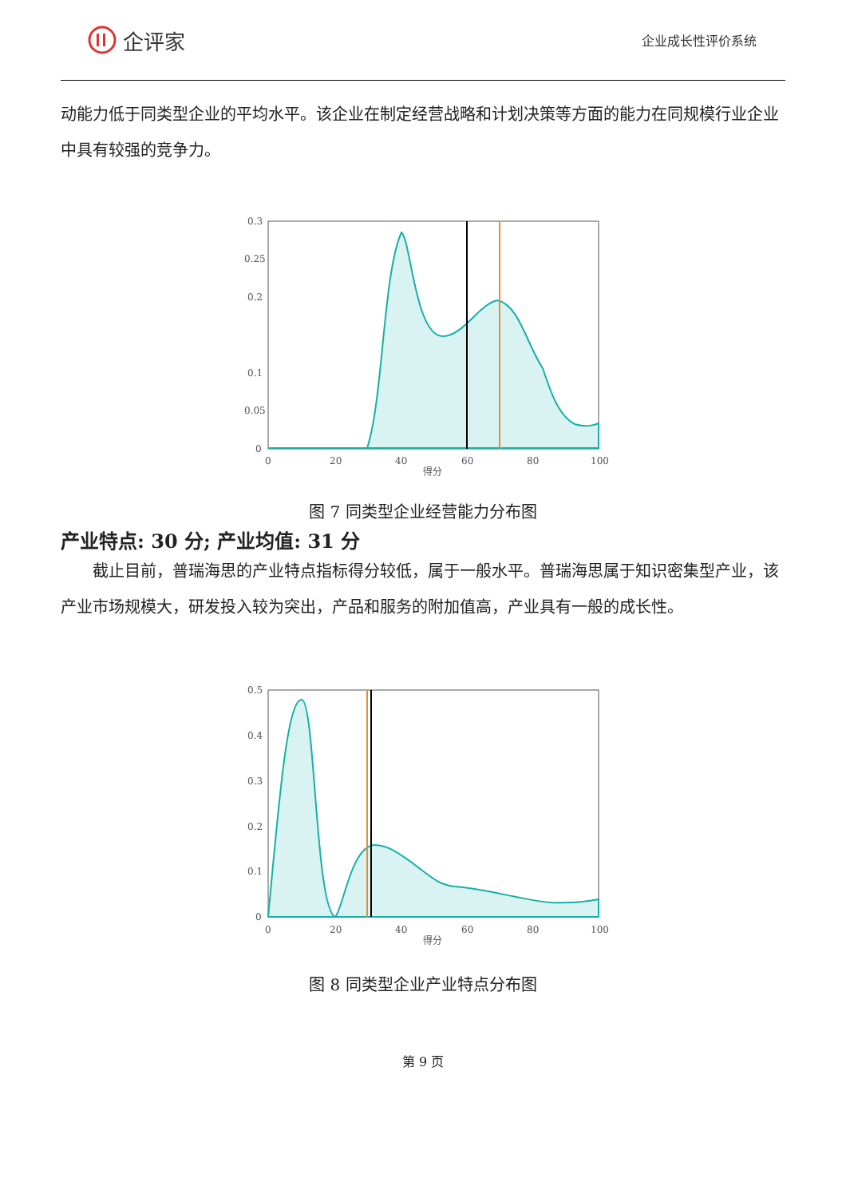企评家
企业成长性评价系统
动能力低于同类型企业的平均水平。该企业在制定经营战略和计划决策等方面的能力在同规模行业企业中具有较强的竞争力。
0.3
0.25
0.2
0.1
0.05
0
0
20
40
60
80
100
得分
图 7 同类型企业经营能力分布图
产业特点: 30 分; 产业均值: 31 分
截止目前，普瑞海思的产业特点指标得分较低，属于一般水平。普瑞海思属于知识密集型产业，该产业市场规模大，研发投入较为突出，产品和服务的附加值高，产业具有一般的成长性。
0.5
0.4
0.3
0.2
0.1
0
0
20
40
60
80
100
得分
图 8 同类型企业产业特点分布图
第 9 页